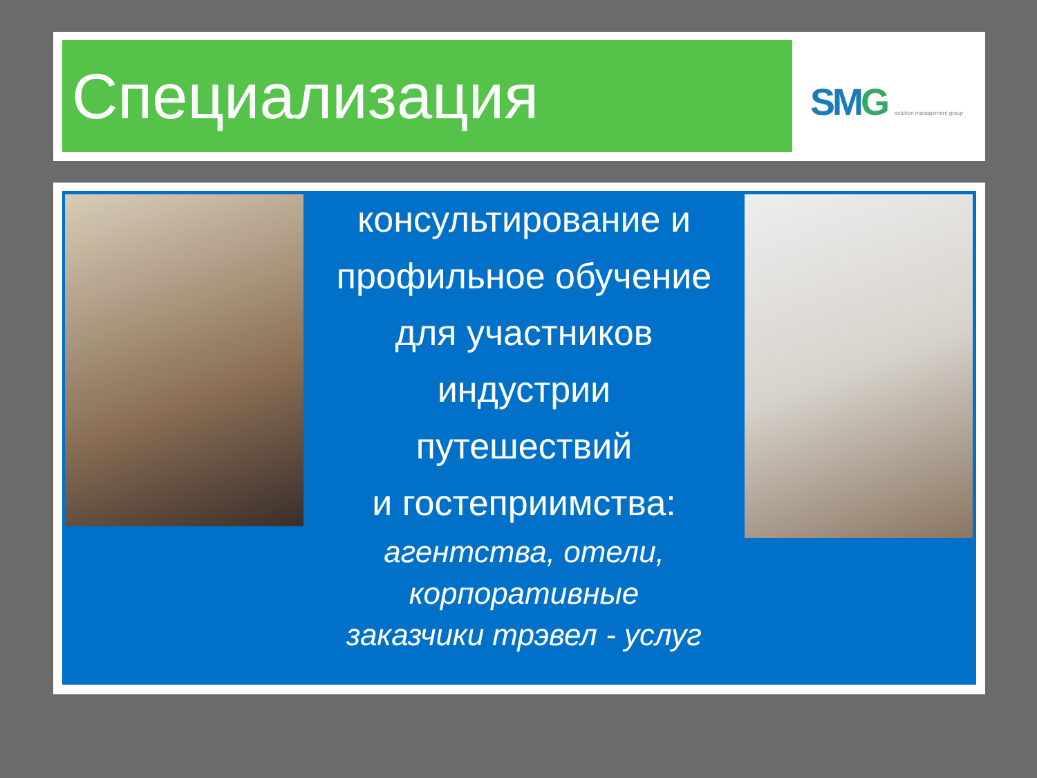Специализация SMG solution management group
консультирование и
профильное обучение
для участников
индустрии
путешествий
и гостеприимства:
агентства, отели,
корпоративные
заказчики трэвел - услуг